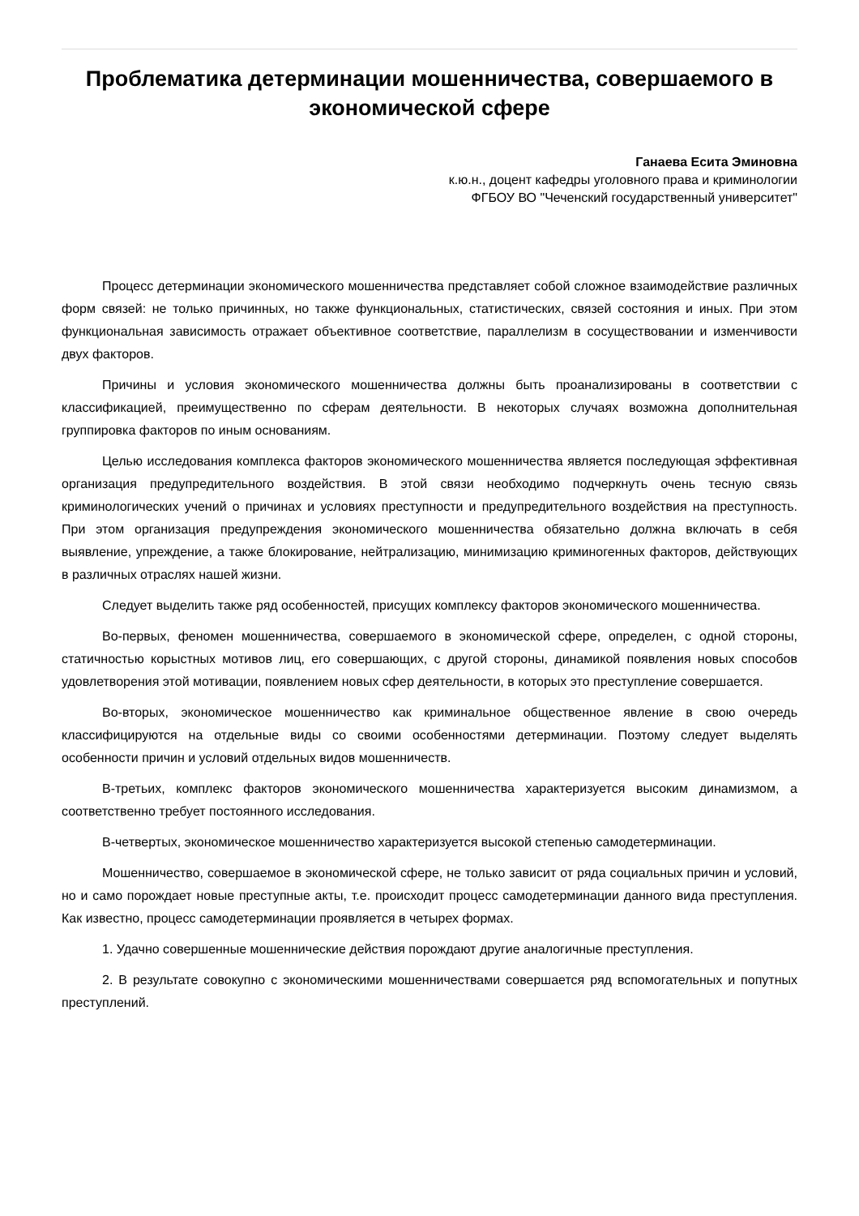Проблематика детерминации мошенничества, совершаемого в экономической сфере
Ганаева Есита Эминовна
к.ю.н., доцент кафедры уголовного права и криминологии
ФГБОУ ВО "Чеченский государственный университет"
Процесс детерминации экономического мошенничества представляет собой сложное взаимодействие различных форм связей: не только причинных, но также функциональных, статистических, связей состояния и иных. При этом функциональная зависимость отражает объективное соответствие, параллелизм в сосуществовании и изменчивости двух факторов.
Причины и условия экономического мошенничества должны быть проанализированы в соответствии с классификацией, преимущественно по сферам деятельности. В некоторых случаях возможна дополнительная группировка факторов по иным основаниям.
Целью исследования комплекса факторов экономического мошенничества является последующая эффективная организация предупредительного воздействия. В этой связи необходимо подчеркнуть очень тесную связь криминологических учений о причинах и условиях преступности и предупредительного воздействия на преступность. При этом организация предупреждения экономического мошенничества обязательно должна включать в себя выявление, упреждение, а также блокирование, нейтрализацию, минимизацию криминогенных факторов, действующих в различных отраслях нашей жизни.
Следует выделить также ряд особенностей, присущих комплексу факторов экономического мошенничества.
Во-первых, феномен мошенничества, совершаемого в экономической сфере, определен, с одной стороны, статичностью корыстных мотивов лиц, его совершающих, с другой стороны, динамикой появления новых способов удовлетворения этой мотивации, появлением новых сфер деятельности, в которых это преступление совершается.
Во-вторых, экономическое мошенничество как криминальное общественное явление в свою очередь классифицируются на отдельные виды со своими особенностями детерминации. Поэтому следует выделять особенности причин и условий отдельных видов мошенничеств.
В-третьих, комплекс факторов экономического мошенничества характеризуется высоким динамизмом, а соответственно требует постоянного исследования.
В-четвертых, экономическое мошенничество характеризуется высокой степенью самодетерминации.
Мошенничество, совершаемое в экономической сфере, не только зависит от ряда социальных причин и условий, но и само порождает новые преступные акты, т.е. происходит процесс самодетерминации данного вида преступления. Как известно, процесс самодетерминации проявляется в четырех формах.
1. Удачно совершенные мошеннические действия порождают другие аналогичные преступления.
2. В результате совокупно с экономическими мошенничествами совершается ряд вспомогательных и попутных преступлений.